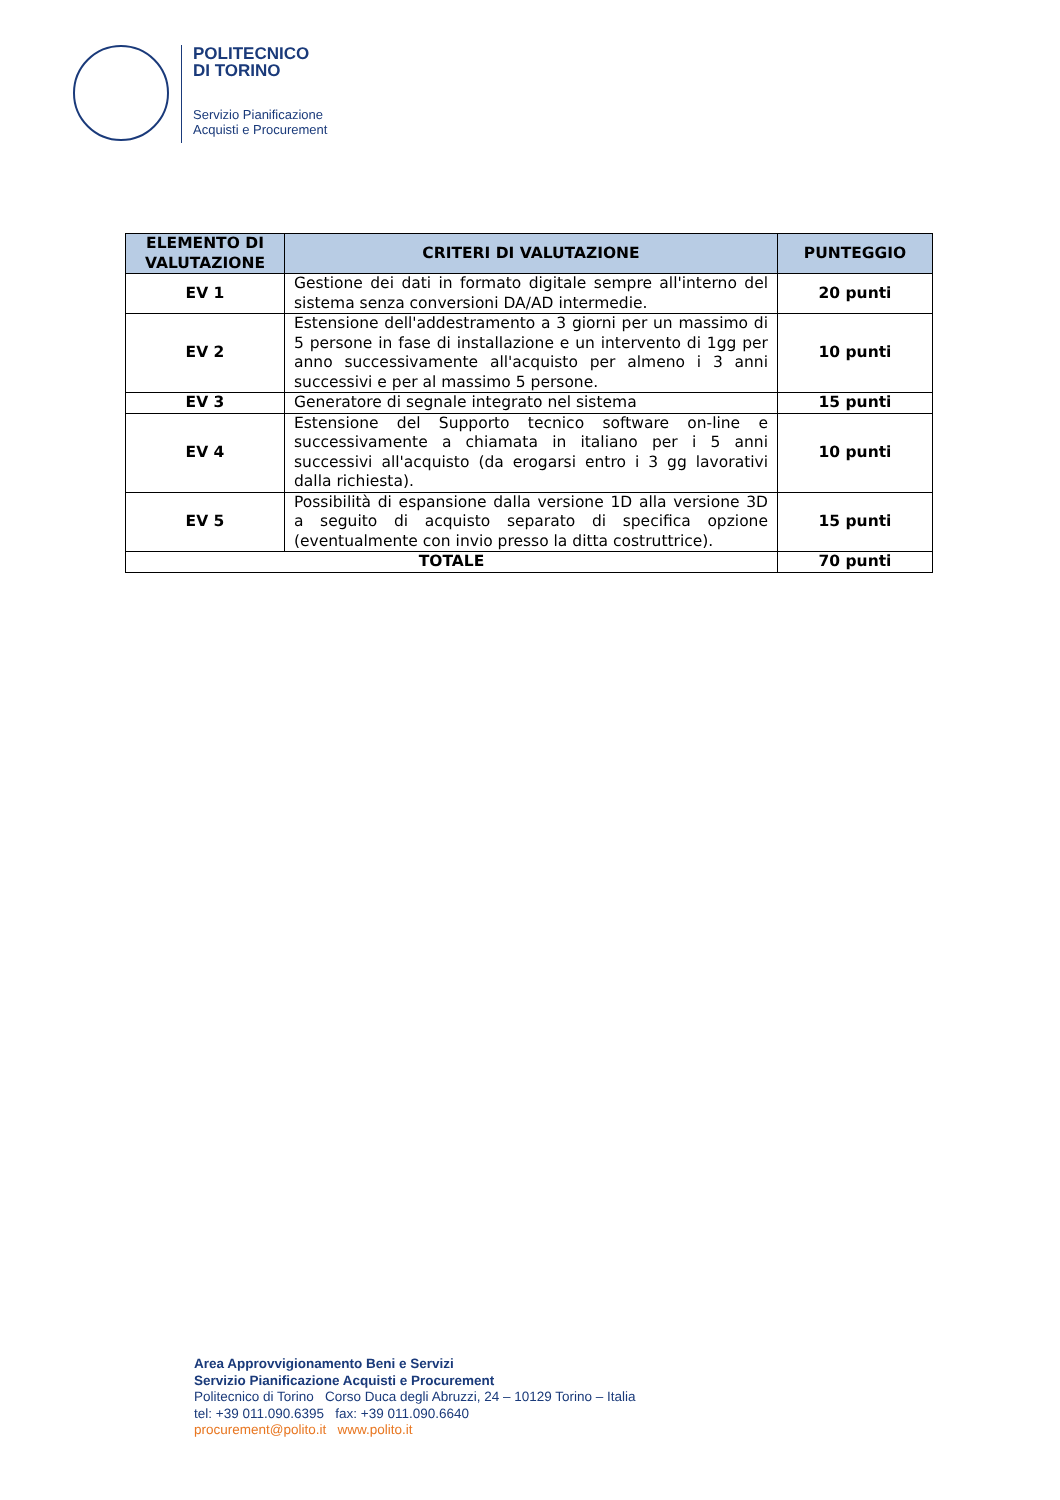POLITECNICO
DI TORINO
Servizio Pianificazione
Acquisti e Procurement
| ELEMENTO DI VALUTAZIONE | CRITERI DI VALUTAZIONE | PUNTEGGIO |
| --- | --- | --- |
| EV 1 | Gestione dei dati in formato digitale sempre all'interno del sistema senza conversioni DA/AD intermedie. | 20 punti |
| EV 2 | Estensione dell'addestramento a 3 giorni per un massimo di 5 persone in fase di installazione e un intervento di 1gg per anno successivamente all'acquisto per almeno i 3 anni successivi e per al massimo 5 persone. | 10 punti |
| EV 3 | Generatore di segnale integrato nel sistema | 15 punti |
| EV 4 | Estensione del Supporto tecnico software on-line e successivamente a chiamata in italiano per i 5 anni successivi all'acquisto (da erogarsi entro i 3 gg lavorativi dalla richiesta). | 10 punti |
| EV 5 | Possibilità di espansione dalla versione 1D alla versione 3D a seguito di acquisto separato di specifica opzione (eventualmente con invio presso la ditta costruttrice). | 15 punti |
| TOTALE | | 70 punti |
Area Approvvigionamento Beni e Servizi
Servizio Pianificazione Acquisti e Procurement
Politecnico di Torino Corso Duca degli Abruzzi, 24 – 10129 Torino – Italia
tel: +39 011.090.6395 fax: +39 011.090.6640
procurement@polito.it www.polito.it